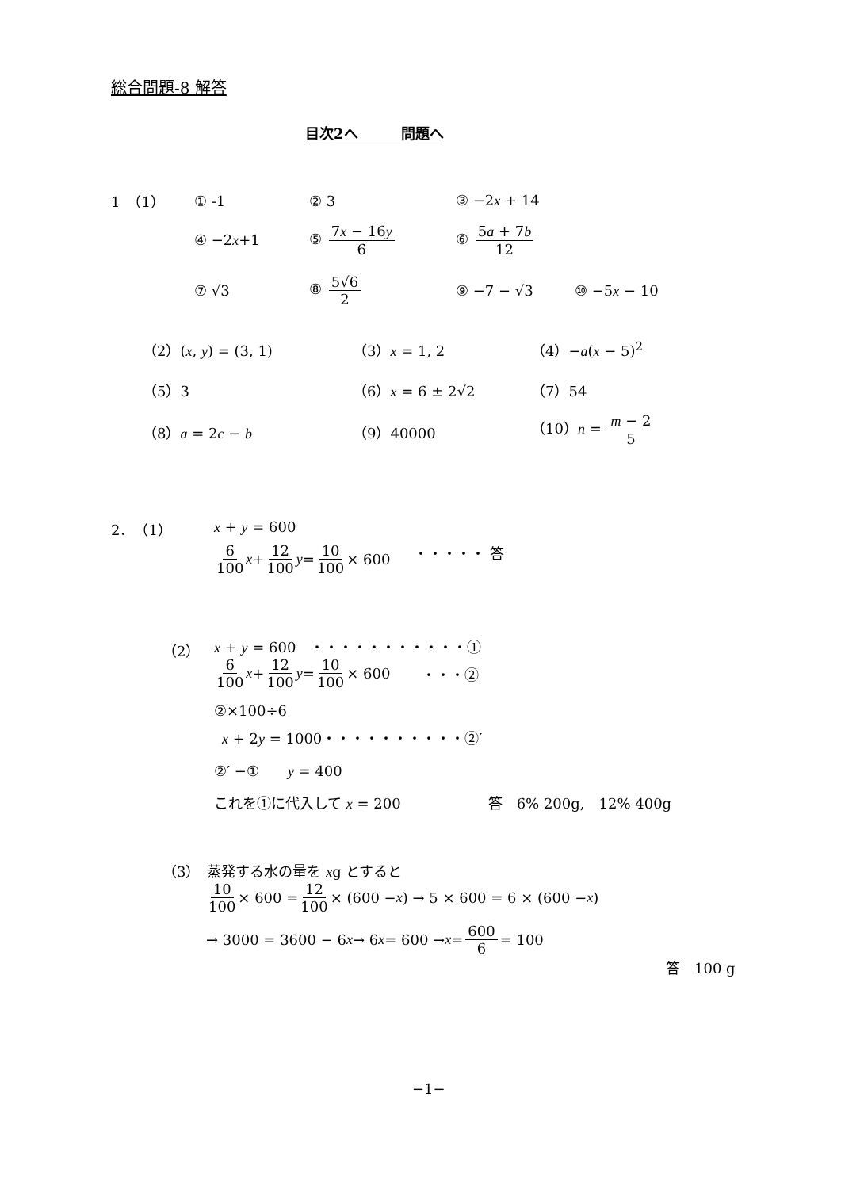総合問題-8 解答
目次2へ　　　問題へ
1　（1） ① -1 ② 3 ③ −2x + 14
④ −2x+1 ⑤ 7x − 16y 6 ⑥ 5a + 7b 12
⑦ √3 ⑧ 5√6 2 ⑨ −7 − √3 ⑩ −5x − 10
（2）(x, y) = (3, 1) （3）x = 1, 2 （4）−a(x − 5)<sup>2</sup>
（5）3 （6）x = 6 ± 2√2 （7）54
（8）a = 2c − b （9）40000 （10）n = m − 2 5
2．　（1） x + y = 600
6 100 x + 12 100 y = 10 100 × 600 ・・・・・ 答
（2） x + y = 600　・・・・・・・・・・・①
6 100 x + 12 100 y = 10 100 × 600 ・・・②
②×100÷6
x + 2y = 1000・・・・・・・・・・②′
②′ −①　　y = 400
これを①に代入して x = 200 答　6% 200g,　12% 400g
（3）　蒸発する水の量を xg とすると
10 100 × 600 = 12 100 × (600 − x) → 5 × 600 = 6 × (600 − x)
→ 3000 = 3600 − 6 x → 6 x = 600 → x = 600 6 = 100
答　100 g
−1−